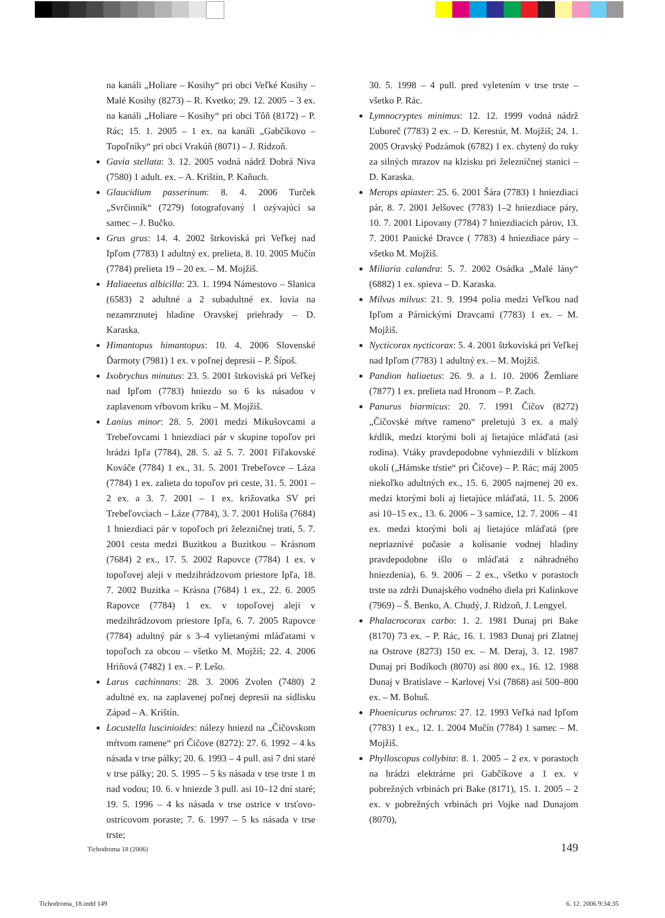na kanáli „Holiare – Kosihy“ pri obci Veľké Kosihy – Malé Kosihy (8273) – R. Kvetko; 29. 12. 2005 – 3 ex. na kanáli „Holiare – Kosihy“ pri obci Tôň (8172) – P. Rác; 15. 1. 2005 – 1 ex. na kanáli „Gabčíkovo – Topoľníky“ pri obci Vrakúň (8071) – J. Ridzoň.
Gavia stellata: 3. 12. 2005 vodná nádrž Dobrá Niva (7580) 1 adult. ex. – A. Krištín, P. Kaňuch.
Glaucidium passerinum: 8. 4. 2006 Turček „Svrčinník“ (7279) fotografovaný 1 ozývajúci sa samec – J. Bučko.
Grus grus: 14. 4. 2002 štrkoviská pri Veľkej nad Ipľom (7783) 1 adultný ex. prelieta, 8. 10. 2005 Mučín (7784) prelieta 19 – 20 ex. – M. Mojžiš.
Haliaeetus albicilla: 23. 1. 1994 Námestovo – Slanica (6583) 2 adultné a 2 subadultné ex. lovia na nezamrznutej hladine Oravskej priehrady – D. Karaska.
Himantopus himantopus: 10. 4. 2006 Slovenské Ďarmoty (7981) 1 ex. v poľnej depresii – P. Šípoš.
Ixobrychus minutus: 23. 5. 2001 štrkoviská pri Veľkej nad Ipľom (7783) hniezdo so 6 ks násadou v zaplavenom vŕbovom kríku – M. Mojžiš.
Lanius minor: 28. 5. 2001 medzi Mikušovcami a Trebeľovcami 1 hniezdiaci pár v skupine topoľov pri hrádzi Ipľa (7784), 28. 5. až 5. 7. 2001 Fiľakovské Kováče (7784) 1 ex., 31. 5. 2001 Trebeľovce – Láza (7784) 1 ex. zalieta do topoľov pri ceste, 31. 5. 2001 – 2 ex. a 3. 7. 2001 – 1 ex. križovatka SV pri Trebeľovciach – Láze (7784), 3. 7. 2001 Holiša (7684) 1 hniezdiaci pár v topoľoch pri železničnej trati, 5. 7. 2001 cesta medzi Buzitkou a Buzitkou – Krásnom (7684) 2 ex., 17. 5. 2002 Rapovce (7784) 1 ex. v topoľovej aleji v medzihrádzovom priestore Ipľa, 18. 7. 2002 Buzitka – Krásna (7684) 1 ex., 22. 6. 2005 Rapovce (7784) 1 ex. v topoľovej aleji v medzihrádzovom priestore Ipľa, 6. 7. 2005 Rapovce (7784) adultný pár s 3–4 vylietanými mláďatami v topoľoch za obcou – všetko M. Mojžiš; 22. 4. 2006 Hriňová (7482) 1 ex. – P. Lešo.
Larus cachinnans: 28. 3. 2006 Zvolen (7480) 2 adultné ex. na zaplavenej poľnej depresii na sídlisku Západ – A. Krištín.
Locustella luscinioides: nálezy hniezd na „Čičovskom mŕtvom ramene“ pri Čičove (8272): 27. 6. 1992 – 4 ks násada v trse pálky; 20. 6. 1993 – 4 pull. asi 7 dni staré v trse pálky; 20. 5. 1995 – 5 ks násada v trse trste 1 m nad vodou; 10. 6. v hniezde 3 pull. asi 10–12 dní staré; 19. 5. 1996 – 4 ks násada v trse ostrice v trsťovo-ostricovom poraste; 7. 6. 1997 – 5 ks násada v trse trste;
30. 5. 1998 – 4 pull. pred vyletením v trse trste – všetko P. Rác.
Lymnocryptes minimus: 12. 12. 1999 vodná nádrž Ľuboreč (7783) 2 ex. – D. Kerestúr, M. Mojžiš; 24. 1. 2005 Oravský Podzámok (6782) 1 ex. chytený do ruky za silných mrazov na klzisku pri železničnej stanici – D. Karaska.
Merops apiaster: 25. 6. 2001 Šára (7783) 1 hniezdiaci pár, 8. 7. 2001 Jelšovec (7783) 1–2 hniezdiace páry, 10. 7. 2001 Lipovany (7784) 7 hniezdiacich párov, 13. 7. 2001 Panické Dravce ( 7783) 4 hniezdiace páry – všetko M. Mojžiš.
Miliaria calandra: 5. 7. 2002 Osádka „Malé lány“ (6882) 1 ex. spieva – D. Karaska.
Milvus milvus: 21. 9. 1994 polia medzi Veľkou nad Ipľom a Párnickými Dravcami (7783) 1 ex. – M. Mojžiš.
Nycticorax nycticorax: 5. 4. 2001 štrkoviská pri Veľkej nad Ipľom (7783) 1 adultný ex. – M. Mojžiš.
Pandion haliaetus: 26. 9. a 1. 10. 2006 Žemliare (7877) 1 ex. prelieta nad Hronom – P. Zach.
Panurus biarmicus: 20. 7. 1991 Číčov (8272) „Čičovské mŕtve rameno“ preletujú 3 ex. a malý kŕdlik, medzi ktorými boli aj lietajúce mláďatá (asi rodina). Vtáky pravdepodobne vyhniezdili v blízkom okolí („Hámske tŕstie“ pri Čičove) – P. Rác; máj 2005 niekoľko adultných ex., 15. 6. 2005 najmenej 20 ex. medzi ktorými boli aj lietajúce mláďatá, 11. 5. 2006 asi 10–15 ex., 13. 6. 2006 – 3 samice, 12. 7. 2006 – 41 ex. medzi ktorými boli aj lietajúce mláďatá (pre nepriaznivé počasie a kolísanie vodnej hladiny pravdepodobne išlo o mláďatá z náhradného hniezdenia), 6. 9. 2006 – 2 ex., všetko v porastoch trste na zdrži Dunajského vodného diela pri Kalinkove (7969) – Š. Benko, A. Chudý, J. Ridzoň, J. Lengyel.
Phalacrocorax carbo: 1. 2. 1981 Dunaj pri Bake (8170) 73 ex. – P. Rác, 16. 1. 1983 Dunaj pri Zlatnej na Ostrove (8273) 150 ex. – M. Deraj, 3. 12. 1987 Dunaj pri Bodíkoch (8070) asi 800 ex., 16. 12. 1988 Dunaj v Bratislave – Karlovej Vsi (7868) asi 500–800 ex. – M. Bohuš.
Phoenicurus ochruros: 27. 12. 1993 Veľká nad Ipľom (7783) 1 ex., 12. 1. 2004 Mučín (7784) 1 samec – M. Mojžiš.
Phylloscopus collybita: 8. 1. 2005 – 2 ex. v porastoch na hrádzi elektrárne pri Gabčíkove a 1 ex. v pobrežných vrbinách pri Bake (8171), 15. 1. 2005 – 2 ex. v pobrežných vrbinách pri Vojke nad Dunajom (8070),
Tichodroma 18 (2006) 149
Tichodroma_18.indd 149 6. 12. 2006 9:34:35